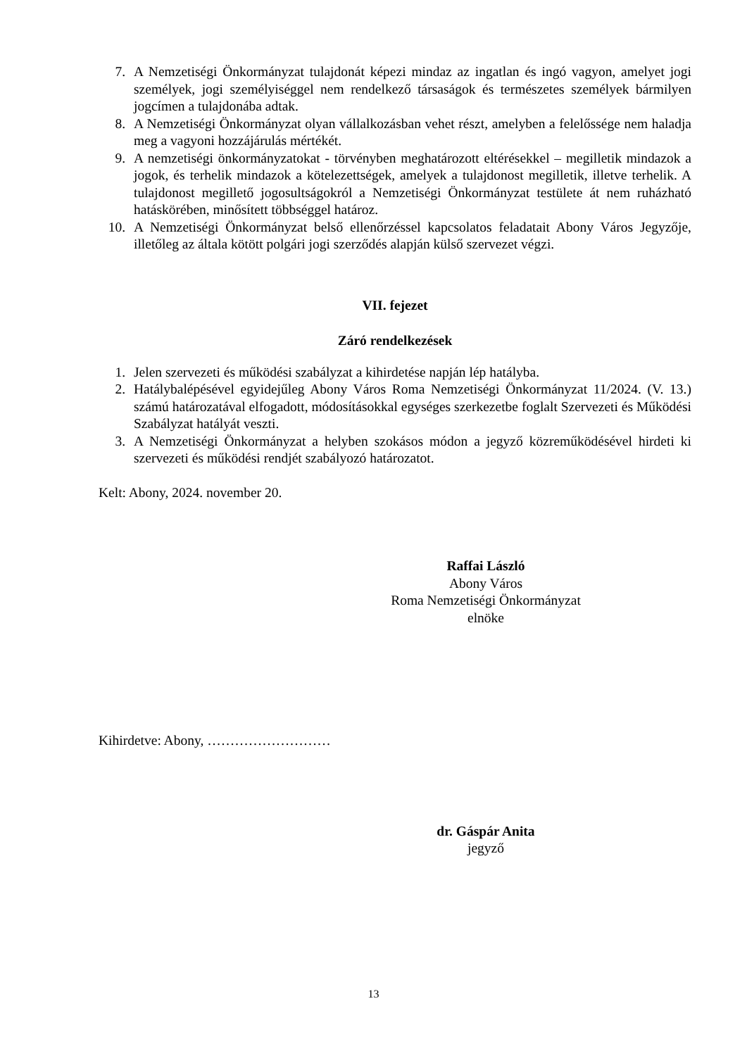7. A Nemzetiségi Önkormányzat tulajdonát képezi mindaz az ingatlan és ingó vagyon, amelyet jogi személyek, jogi személyiséggel nem rendelkező társaságok és természetes személyek bármilyen jogcímen a tulajdonába adtak.
8. A Nemzetiségi Önkormányzat olyan vállalkozásban vehet részt, amelyben a felelőssége nem haladja meg a vagyoni hozzájárulás mértékét.
9. A nemzetiségi önkormányzatokat - törvényben meghatározott eltérésekkel – megilletik mindazok a jogok, és terhelik mindazok a kötelezettségek, amelyek a tulajdonost megilletik, illetve terhelik. A tulajdonost megillető jogosultságokról a Nemzetiségi Önkormányzat testülete át nem ruházható hatáskörében, minősített többséggel határoz.
10. A Nemzetiségi Önkormányzat belső ellenőrzéssel kapcsolatos feladatait Abony Város Jegyzője, illetőleg az általa kötött polgári jogi szerződés alapján külső szervezet végzi.
VII. fejezet
Záró rendelkezések
1. Jelen szervezeti és működési szabályzat a kihirdetése napján lép hatályba.
2. Hatálybalépésével egyidejűleg Abony Város Roma Nemzetiségi Önkormányzat 11/2024. (V. 13.) számú határozatával elfogadott, módosításokkal egységes szerkezetbe foglalt Szervezeti és Működési Szabályzat hatályát veszti.
3. A Nemzetiségi Önkormányzat a helyben szokásos módon a jegyző közreműködésével hirdeti ki szervezeti és működési rendjét szabályozó határozatot.
Kelt: Abony, 2024. november 20.
Raffai László
Abony Város
Roma Nemzetiségi Önkormányzat
elnöke
Kihirdetve: Abony, ………………………
dr. Gáspár Anita
jegyző
13